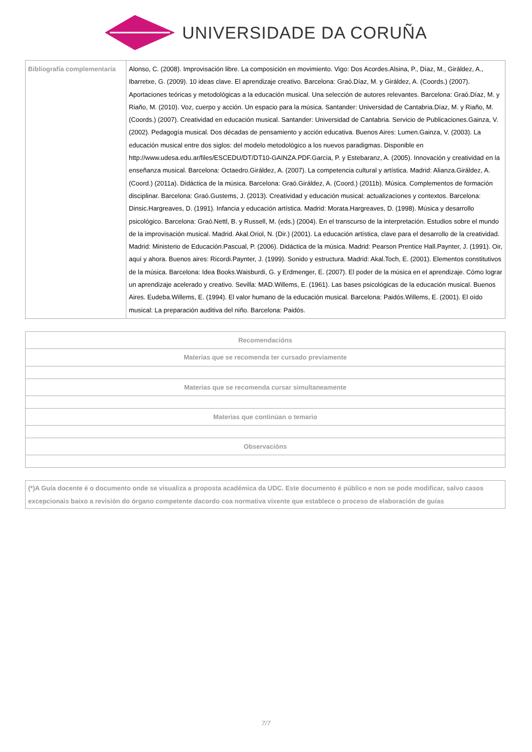UNIVERSIDADE DA CORUÑA
| Bibliografía complementaria | Alonso, C. (2008). Improvisación libre. La composición en movimiento. Vigo: Dos Acordes.Alsina, P., Díaz, M., Giráldez, A., Ibarretxe, G. (2009). 10 ideas clave. El aprendizaje creativo. Barcelona: Graó.Díaz, M. y Giráldez, A. (Coords.) (2007). Aportaciones teóricas y metodológicas a la educación musical. Una selección de autores relevantes. Barcelona: Graó.Díaz, M. y Riaño, M. (2010). Voz, cuerpo y acción. Un espacio para la música. Santander: Universidad de Cantabria.Díaz, M. y Riaño, M. (Coords.) (2007). Creatividad en educación musical. Santander: Universidad de Cantabria. Servicio de Publicaciones.Gainza, V. (2002). Pedagogía musical. Dos décadas de pensamiento y acción educativa. Buenos Aires: Lumen.Gainza, V. (2003). La educación musical entre dos siglos: del modelo metodológico a los nuevos paradigmas. Disponible en http://www.udesa.edu.ar/files/ESCEDU/DT/DT10-GAINZA.PDF.García, P. y Estebaranz, A. (2005). Innovación y creatividad en la enseñanza musical. Barcelona: Octaedro.Giráldez, A. (2007). La competencia cultural y artística. Madrid: Alianza.Giráldez, A. (Coord.) (2011a). Didáctica de la música. Barcelona: Graó.Giráldez, A. (Coord.) (2011b). Música. Complementos de formación disciplinar. Barcelona: Graó.Gustems, J. (2013). Creatividad y educación musical: actualizaciones y contextos. Barcelona: Dinsic.Hargreaves, D. (1991). Infancia y educación artística. Madrid: Morata.Hargreaves, D. (1998). Música y desarrollo psicológico. Barcelona: Graó.Nettl, B. y Russell, M. (eds.) (2004). En el transcurso de la interpretación. Estudios sobre el mundo de la improvisación musical. Madrid. Akal.Oriol, N. (Dir.) (2001). La educación artística, clave para el desarrollo de la creatividad. Madrid: Ministerio de Educación.Pascual, P. (2006). Didáctica de la música. Madrid: Pearson Prentice Hall.Paynter, J. (1991). Oir, aquí y ahora. Buenos aires: Ricordi.Paynter, J. (1999). Sonido y estructura. Madrid: Akal.Toch, E. (2001). Elementos constitutivos de la música. Barcelona: Idea Books.Waisburdi, G. y Erdmenger, E. (2007). El poder de la música en el aprendizaje. Cómo lograr un aprendizaje acelerado y creativo. Sevilla: MAD.Willems, E. (1961). Las bases psicológicas de la educación musical. Buenos Aires. Eudeba.Willems, E. (1994). El valor humano de la educación musical. Barcelona: Paidós.Willems, E. (2001). El oído musical: La preparación auditiva del niño. Barcelona: Paidós. |
| Recomendacións |
| --- |
| Materias que se recomenda ter cursado previamente |
| Materias que se recomenda cursar simultaneamente |
| Materias que continúan o temario |
| Observacións |
(*)A Guía docente é o documento onde se visualiza a proposta académica da UDC. Este documento é público e non se pode modificar, salvo casos excepcionais baixo a revisión do órgano competente dacordo coa normativa vixente que establece o proceso de elaboración de guías
7/7